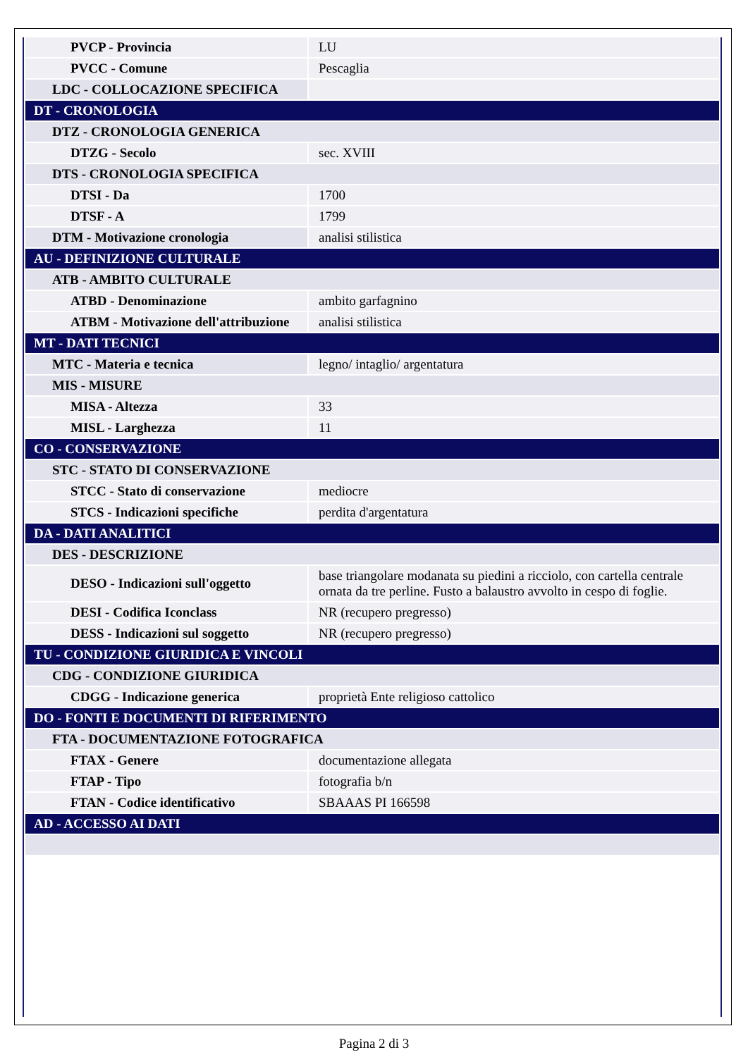| PVCP - Provincia | LU |
| PVCC - Comune | Pescaglia |
| LDC - COLLOCAZIONE SPECIFICA | |
| DT - CRONOLOGIA | |
| DTZ - CRONOLOGIA GENERICA | |
| DTZG - Secolo | sec. XVIII |
| DTS - CRONOLOGIA SPECIFICA | |
| DTSI - Da | 1700 |
| DTSF - A | 1799 |
| DTM - Motivazione cronologia | analisi stilistica |
| AU - DEFINIZIONE CULTURALE | |
| ATB - AMBITO CULTURALE | |
| ATBD - Denominazione | ambito garfagnino |
| ATBM - Motivazione dell'attribuzione | analisi stilistica |
| MT - DATI TECNICI | |
| MTC - Materia e tecnica | legno/ intaglio/ argentatura |
| MIS - MISURE | |
| MISA - Altezza | 33 |
| MISL - Larghezza | 11 |
| CO - CONSERVAZIONE | |
| STC - STATO DI CONSERVAZIONE | |
| STCC - Stato di conservazione | mediocre |
| STCS - Indicazioni specifiche | perdita d'argentatura |
| DA - DATI ANALITICI | |
| DES - DESCRIZIONE | |
| DESO - Indicazioni sull'oggetto | base triangolare modanata su piedini a ricciolo, con cartella centrale ornata da tre perline. Fusto a balaustro avvolto in cespo di foglie. |
| DESI - Codifica Iconclass | NR (recupero pregresso) |
| DESS - Indicazioni sul soggetto | NR (recupero pregresso) |
| TU - CONDIZIONE GIURIDICA E VINCOLI | |
| CDG - CONDIZIONE GIURIDICA | |
| CDGG - Indicazione generica | proprietà Ente religioso cattolico |
| DO - FONTI E DOCUMENTI DI RIFERIMENTO | |
| FTA - DOCUMENTAZIONE FOTOGRAFICA | |
| FTAX - Genere | documentazione allegata |
| FTAP - Tipo | fotografia b/n |
| FTAN - Codice identificativo | SBAAAS PI 166598 |
| AD - ACCESSO AI DATI | |
Pagina 2 di 3